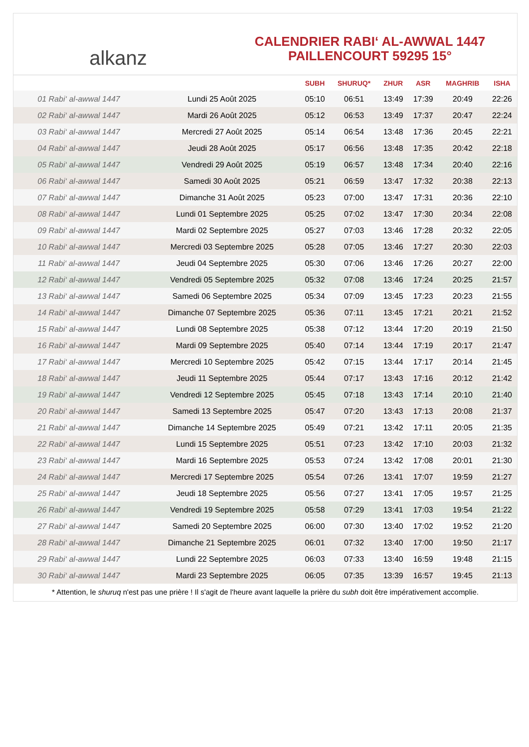alkanz
CALENDRIER RABI‘ AL-AWWAL 1447
PAILLENCOURT 59295 15°
| | | SUBH | SHURUQ* | ZHUR | ASR | MAGHRIB | ISHA |
| --- | --- | --- | --- | --- | --- | --- | --- |
| 01 Rabi‘ al-awwal 1447 | Lundi 25 Août 2025 | 05:10 | 06:51 | 13:49 | 17:39 | 20:49 | 22:26 |
| 02 Rabi‘ al-awwal 1447 | Mardi 26 Août 2025 | 05:12 | 06:53 | 13:49 | 17:37 | 20:47 | 22:24 |
| 03 Rabi‘ al-awwal 1447 | Mercredi 27 Août 2025 | 05:14 | 06:54 | 13:48 | 17:36 | 20:45 | 22:21 |
| 04 Rabi‘ al-awwal 1447 | Jeudi 28 Août 2025 | 05:17 | 06:56 | 13:48 | 17:35 | 20:42 | 22:18 |
| 05 Rabi‘ al-awwal 1447 | Vendredi 29 Août 2025 | 05:19 | 06:57 | 13:48 | 17:34 | 20:40 | 22:16 |
| 06 Rabi‘ al-awwal 1447 | Samedi 30 Août 2025 | 05:21 | 06:59 | 13:47 | 17:32 | 20:38 | 22:13 |
| 07 Rabi‘ al-awwal 1447 | Dimanche 31 Août 2025 | 05:23 | 07:00 | 13:47 | 17:31 | 20:36 | 22:10 |
| 08 Rabi‘ al-awwal 1447 | Lundi 01 Septembre 2025 | 05:25 | 07:02 | 13:47 | 17:30 | 20:34 | 22:08 |
| 09 Rabi‘ al-awwal 1447 | Mardi 02 Septembre 2025 | 05:27 | 07:03 | 13:46 | 17:28 | 20:32 | 22:05 |
| 10 Rabi‘ al-awwal 1447 | Mercredi 03 Septembre 2025 | 05:28 | 07:05 | 13:46 | 17:27 | 20:30 | 22:03 |
| 11 Rabi‘ al-awwal 1447 | Jeudi 04 Septembre 2025 | 05:30 | 07:06 | 13:46 | 17:26 | 20:27 | 22:00 |
| 12 Rabi‘ al-awwal 1447 | Vendredi 05 Septembre 2025 | 05:32 | 07:08 | 13:46 | 17:24 | 20:25 | 21:57 |
| 13 Rabi‘ al-awwal 1447 | Samedi 06 Septembre 2025 | 05:34 | 07:09 | 13:45 | 17:23 | 20:23 | 21:55 |
| 14 Rabi‘ al-awwal 1447 | Dimanche 07 Septembre 2025 | 05:36 | 07:11 | 13:45 | 17:21 | 20:21 | 21:52 |
| 15 Rabi‘ al-awwal 1447 | Lundi 08 Septembre 2025 | 05:38 | 07:12 | 13:44 | 17:20 | 20:19 | 21:50 |
| 16 Rabi‘ al-awwal 1447 | Mardi 09 Septembre 2025 | 05:40 | 07:14 | 13:44 | 17:19 | 20:17 | 21:47 |
| 17 Rabi‘ al-awwal 1447 | Mercredi 10 Septembre 2025 | 05:42 | 07:15 | 13:44 | 17:17 | 20:14 | 21:45 |
| 18 Rabi‘ al-awwal 1447 | Jeudi 11 Septembre 2025 | 05:44 | 07:17 | 13:43 | 17:16 | 20:12 | 21:42 |
| 19 Rabi‘ al-awwal 1447 | Vendredi 12 Septembre 2025 | 05:45 | 07:18 | 13:43 | 17:14 | 20:10 | 21:40 |
| 20 Rabi‘ al-awwal 1447 | Samedi 13 Septembre 2025 | 05:47 | 07:20 | 13:43 | 17:13 | 20:08 | 21:37 |
| 21 Rabi‘ al-awwal 1447 | Dimanche 14 Septembre 2025 | 05:49 | 07:21 | 13:42 | 17:11 | 20:05 | 21:35 |
| 22 Rabi‘ al-awwal 1447 | Lundi 15 Septembre 2025 | 05:51 | 07:23 | 13:42 | 17:10 | 20:03 | 21:32 |
| 23 Rabi‘ al-awwal 1447 | Mardi 16 Septembre 2025 | 05:53 | 07:24 | 13:42 | 17:08 | 20:01 | 21:30 |
| 24 Rabi‘ al-awwal 1447 | Mercredi 17 Septembre 2025 | 05:54 | 07:26 | 13:41 | 17:07 | 19:59 | 21:27 |
| 25 Rabi‘ al-awwal 1447 | Jeudi 18 Septembre 2025 | 05:56 | 07:27 | 13:41 | 17:05 | 19:57 | 21:25 |
| 26 Rabi‘ al-awwal 1447 | Vendredi 19 Septembre 2025 | 05:58 | 07:29 | 13:41 | 17:03 | 19:54 | 21:22 |
| 27 Rabi‘ al-awwal 1447 | Samedi 20 Septembre 2025 | 06:00 | 07:30 | 13:40 | 17:02 | 19:52 | 21:20 |
| 28 Rabi‘ al-awwal 1447 | Dimanche 21 Septembre 2025 | 06:01 | 07:32 | 13:40 | 17:00 | 19:50 | 21:17 |
| 29 Rabi‘ al-awwal 1447 | Lundi 22 Septembre 2025 | 06:03 | 07:33 | 13:40 | 16:59 | 19:48 | 21:15 |
| 30 Rabi‘ al-awwal 1447 | Mardi 23 Septembre 2025 | 06:05 | 07:35 | 13:39 | 16:57 | 19:45 | 21:13 |
* Attention, le shuruq n'est pas une prière ! Il s'agit de l'heure avant laquelle la prière du subh doit être impérativement accomplie.